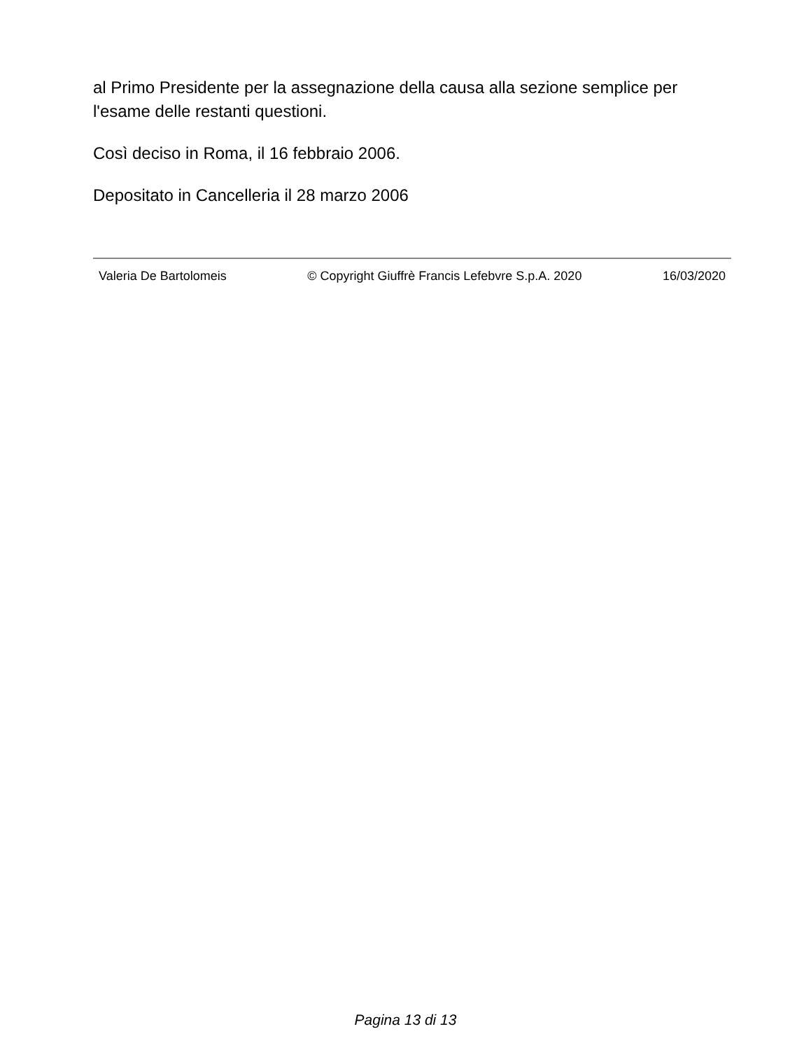al Primo Presidente per la assegnazione della causa alla sezione semplice per l'esame delle restanti questioni.
Così deciso in Roma, il 16 febbraio 2006.
Depositato in Cancelleria il 28 marzo 2006
Valeria De Bartolomeis © Copyright Giuffrè Francis Lefebvre S.p.A. 2020 16/03/2020
Pagina 13 di 13